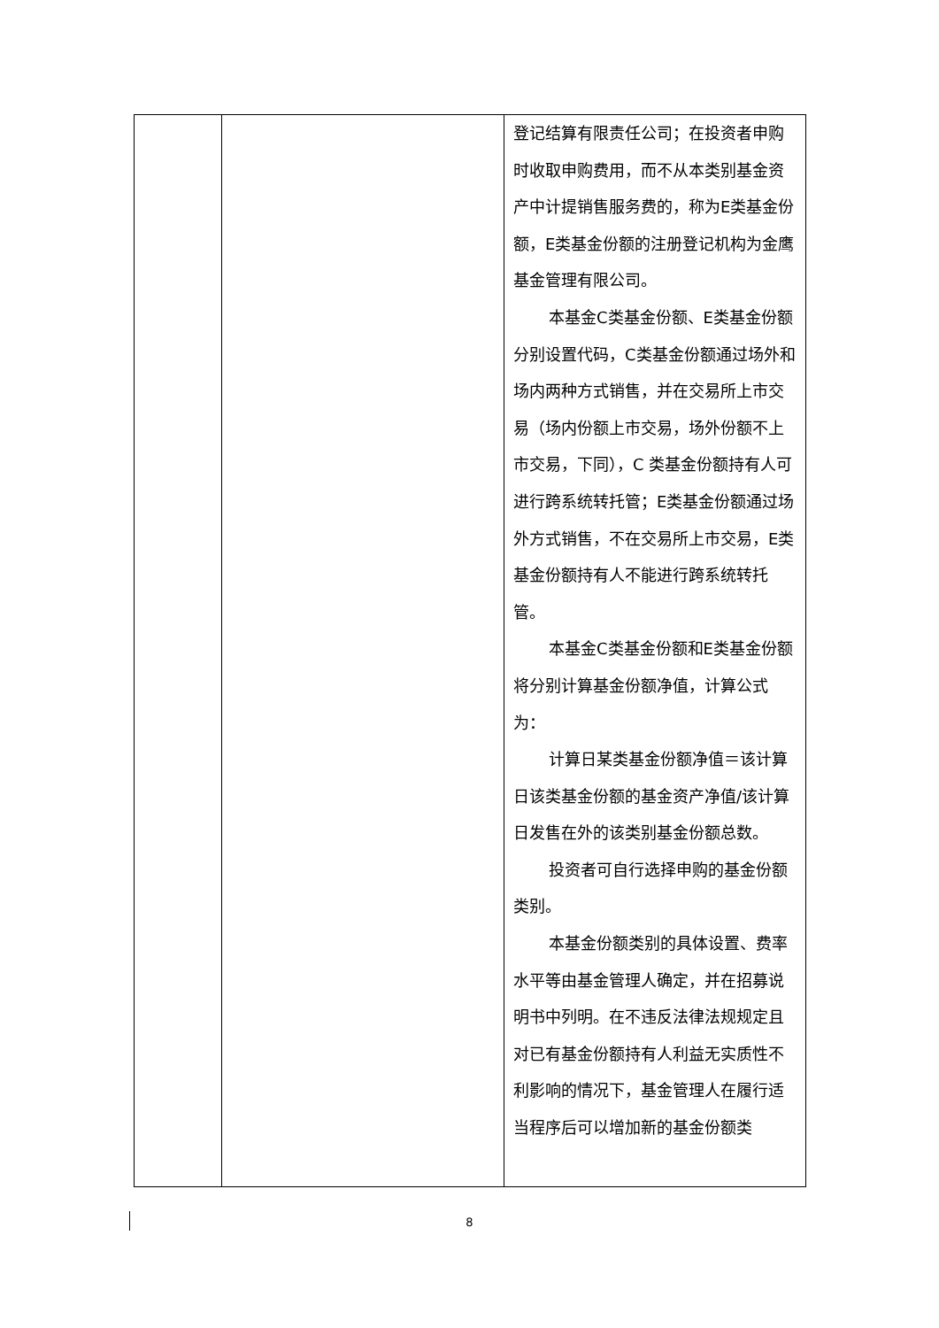| | | 登记结算有限责任公司；在投资者申购时收取申购费用，而不从本类别基金资产中计提销售服务费的，称为E类基金份额，E类基金份额的注册登记机构为金鹰基金管理有限公司。 本基金C类基金份额、E类基金份额分别设置代码，C类基金份额通过场外和场内两种方式销售，并在交易所上市交易（场内份额上市交易，场外份额不上市交易，下同），C 类基金份额持有人可进行跨系统转托管；E类基金份额通过场外方式销售，不在交易所上市交易，E类基金份额持有人不能进行跨系统转托管。 本基金C类基金份额和E类基金份额将分别计算基金份额净值，计算公式为： 计算日某类基金份额净值＝该计算日该类基金份额的基金资产净值/该计算日发售在外的该类别基金份额总数。 投资者可自行选择申购的基金份额类别。 本基金份额类别的具体设置、费率水平等由基金管理人确定，并在招募说明书中列明。在不违反法律法规规定且对已有基金份额持有人利益无实质性不利影响的情况下，基金管理人在履行适当程序后可以增加新的基金份额类 |
8